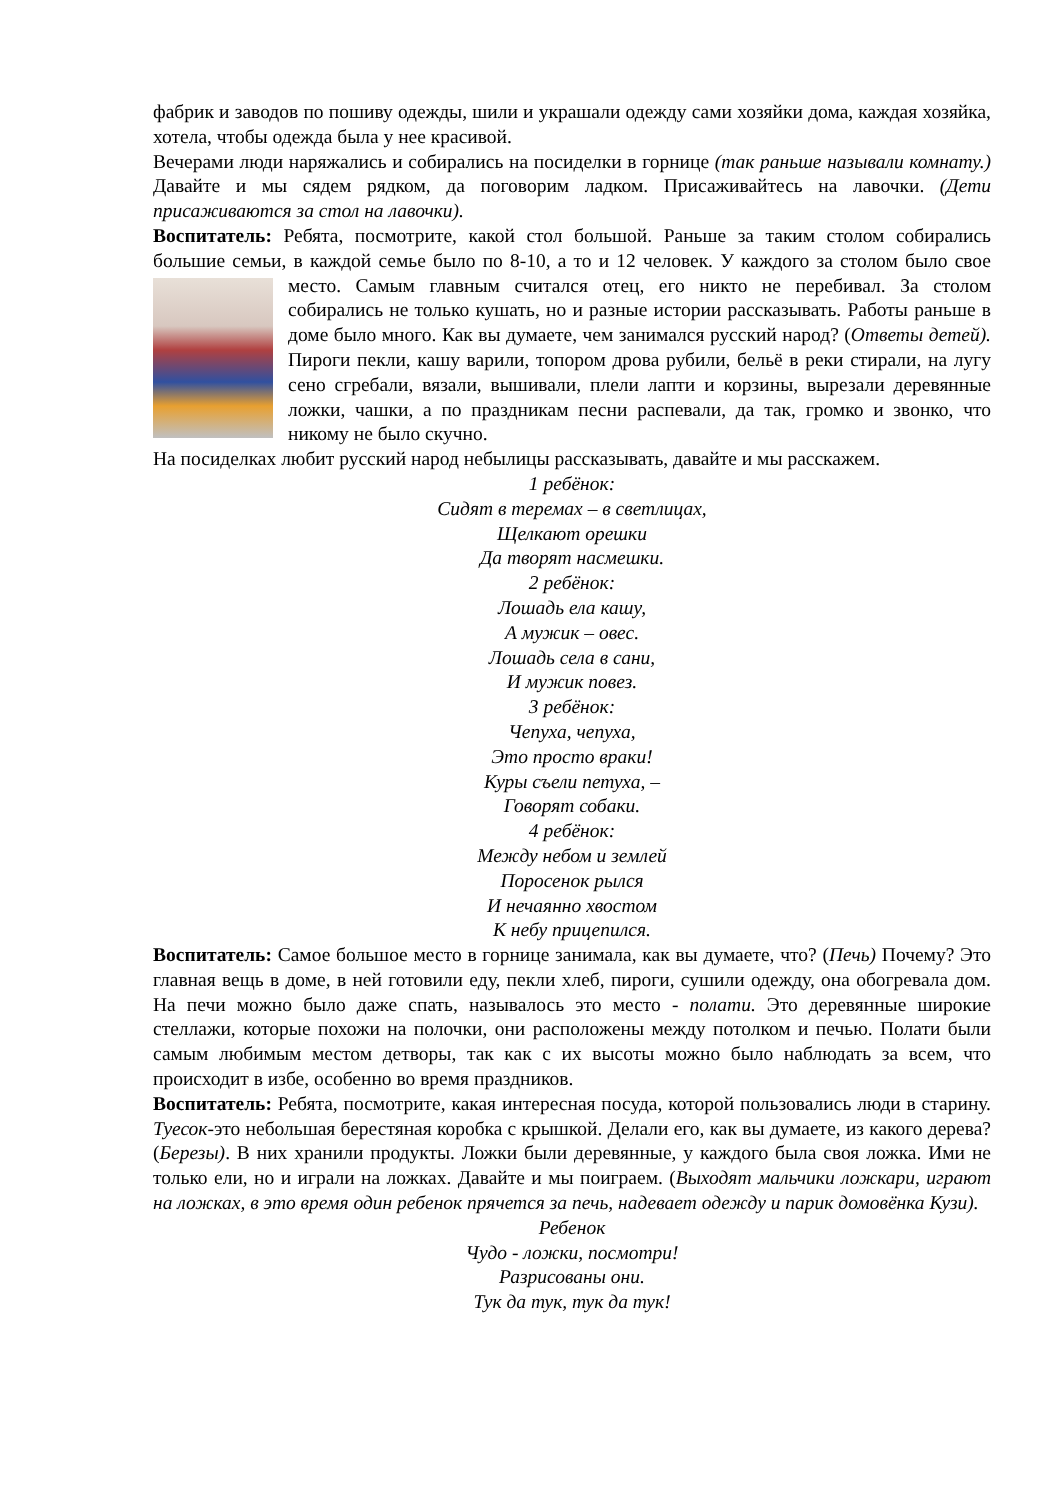фабрик и заводов по пошиву одежды, шили и украшали одежду сами хозяйки дома, каждая хозяйка, хотела, чтобы одежда была у нее красивой.
Вечерами люди наряжались и собирались на посиделки в горнице (так раньше называли комнату.) Давайте и мы сядем рядком, да поговорим ладком. Присаживайтесь на лавочки. (Дети присаживаются за стол на лавочки).
Воспитатель: Ребята, посмотрите, какой стол большой. Раньше за таким столом собирались большие семьи, в каждой семье было по 8-10, а то и 12 человек. У каждого за столом было свое место. Самым главным считался отец, его никто не перебивал. За столом собирались не только кушать, но и разные истории рассказывать. Работы раньше в доме было много. Как вы думаете, чем занимался русский народ? (Ответы детей). Пироги пекли, кашу варили, топором дрова рубили, бельё в реки стирали, на лугу сено сгребали, вязали, вышивали, плели лапти и корзины, вырезали деревянные ложки, чашки, а по праздникам песни распевали, да так, громко и звонко, что никому не было скучно.
На посиделках любит русский народ небылицы рассказывать, давайте и мы расскажем.
1 ребёнок:
Сидят в теремах – в светлицах,
Щелкают орешки
Да творят насмешки.
2 ребёнок:
Лошадь ела кашу,
А мужик – овес.
Лошадь села в сани,
И мужик повез.
3 ребёнок:
Чепуха, чепуха,
Это просто враки!
Куры съели петуха, –
Говорят собаки.
4 ребёнок:
Между небом и землей
Поросенок рылся
И нечаянно хвостом
К небу прицепился.
Воспитатель: Самое большое место в горнице занимала, как вы думаете, что? (Печь) Почему? Это главная вещь в доме, в ней готовили еду, пекли хлеб, пироги, сушили одежду, она обогревала дом. На печи можно было даже спать, называлось это место - полати. Это деревянные широкие стеллажи, которые похожи на полочки, они расположены между потолком и печью. Полати были самым любимым местом детворы, так как с их высоты можно было наблюдать за всем, что происходит в избе, особенно во время праздников.
Воспитатель: Ребята, посмотрите, какая интересная посуда, которой пользовались люди в старину. Туесок-это небольшая берестяная коробка с крышкой. Делали его, как вы думаете, из какого дерева? (Березы). В них хранили продукты. Ложки были деревянные, у каждого была своя ложка. Ими не только ели, но и играли на ложках. Давайте и мы поиграем. (Выходят мальчики ложкари, играют на ложках, в это время один ребенок прячется за печь, надевает одежду и парик домовёнка Кузи).
Ребенок
Чудо - ложки, посмотри!
Разрисованы они.
Тук да тук, тук да тук!